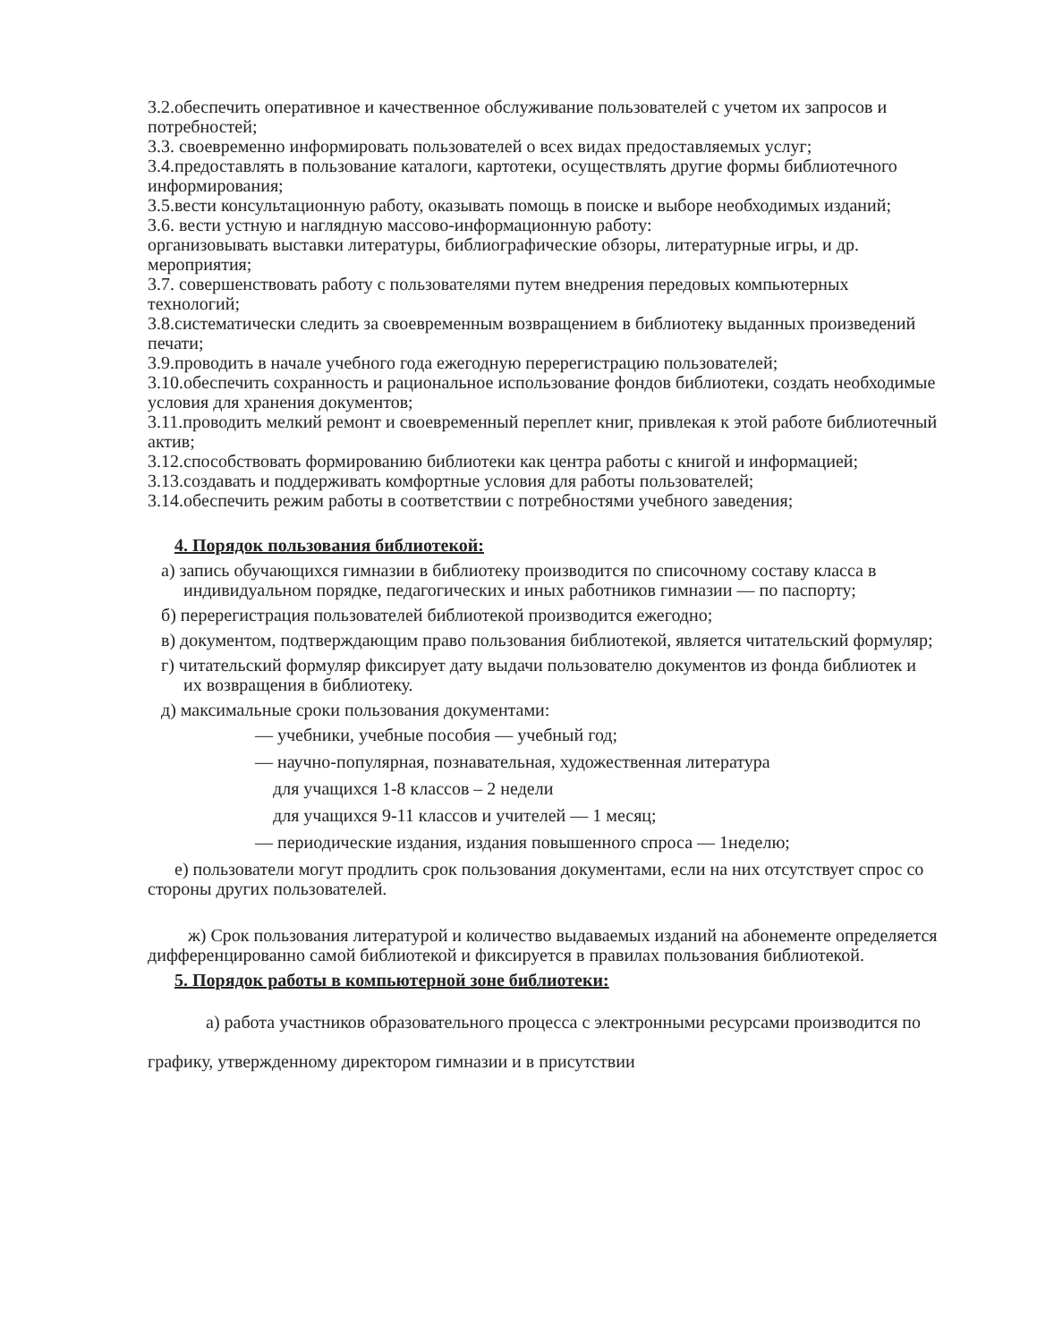3.2.обеспечить оперативное и качественное обслуживание пользователей с учетом их запросов и потребностей;
3.3. своевременно информировать пользователей о всех видах предоставляемых услуг;
3.4.предоставлять в пользование каталоги, картотеки, осуществлять другие формы библиотечного информирования;
3.5.вести консультационную работу, оказывать помощь в поиске и выборе необходимых изданий;
3.6. вести устную и наглядную массово-информационную работу:
организовывать выставки литературы, библиографические обзоры, литературные игры, и др. мероприятия;
3.7. совершенствовать работу с пользователями путем внедрения передовых компьютерных технологий;
3.8.систематически следить за своевременным возвращением в библиотеку выданных произведений печати;
3.9.проводить в начале учебного года ежегодную перерегистрацию пользователей;
3.10.обеспечить сохранность и рациональное использование фондов библиотеки, создать необходимые условия для хранения документов;
3.11.проводить мелкий ремонт и своевременный переплет книг, привлекая к этой работе библиотечный актив;
3.12.способствовать формированию библиотеки как центра работы с книгой и информацией;
3.13.создавать и поддерживать комфортные условия для работы пользователей;
3.14.обеспечить режим работы в соответствии с потребностями учебного заведения;
4. Порядок пользования библиотекой:
а) запись обучающихся гимназии в библиотеку производится по списочному составу класса в индивидуальном порядке, педагогических и иных работников гимназии — по паспорту;
б) перерегистрация пользователей библиотекой производится ежегодно;
в) документом, подтверждающим право пользования библиотекой, является читательский формуляр;
г) читательский формуляр фиксирует дату выдачи пользователю документов из фонда библиотек и их возвращения в библиотеку.
д) максимальные сроки пользования документами:
— учебники, учебные пособия — учебный год;
— научно-популярная, познавательная, художественная литература
для учащихся 1-8 классов – 2 недели
для учащихся 9-11 классов и учителей — 1 месяц;
— периодические издания, издания повышенного спроса — 1неделю;
е) пользователи могут продлить срок пользования документами, если на них отсутствует спрос со стороны других пользователей.
ж) Срок пользования литературой и количество выдаваемых изданий на абонементе определяется дифференцированно самой библиотекой и фиксируется в правилах пользования библиотекой.
5. Порядок работы в компьютерной зоне библиотеки:
а) работа участников образовательного процесса с электронными ресурсами производится по графику, утвержденному директором гимназии и в присутствии